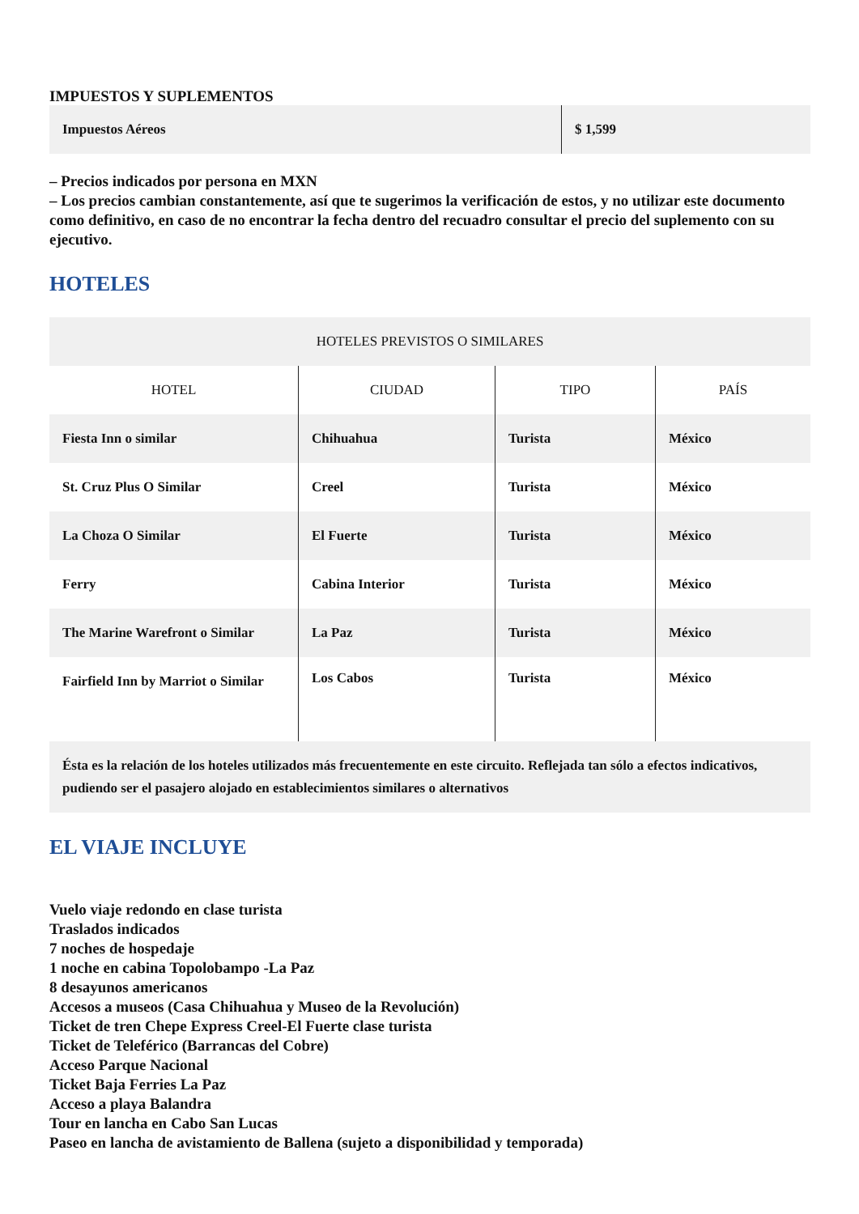IMPUESTOS Y SUPLEMENTOS
| Impuestos Aéreos | $ 1,599 |
– Precios indicados por persona en MXN
– Los precios cambian constantemente, así que te sugerimos la verificación de estos, y no utilizar este documento como definitivo, en caso de no encontrar la fecha dentro del recuadro consultar el precio del suplemento con su ejecutivo.
HOTELES
| HOTELES PREVISTOS O SIMILARES | | | |
| --- | --- | --- | --- |
| HOTEL | CIUDAD | TIPO | PAÍS |
| Fiesta Inn o similar | Chihuahua | Turista | México |
| St. Cruz Plus O Similar | Creel | Turista | México |
| La Choza O Similar | El Fuerte | Turista | México |
| Ferry | Cabina Interior | Turista | México |
| The Marine Warefront o Similar | La Paz | Turista | México |
| Fairfield Inn by Marriot o Similar | Los Cabos | Turista | México |
| Ésta es la relación de los hoteles utilizados más frecuentemente en este circuito. Reflejada tan sólo a efectos indicativos, pudiendo ser el pasajero alojado en establecimientos similares o alternativos | | | |
EL VIAJE INCLUYE
Vuelo viaje redondo en clase turista
Traslados indicados
7 noches de hospedaje
1 noche en cabina Topolobampo -La Paz
8 desayunos americanos
Accesos a museos (Casa Chihuahua y Museo de la Revolución)
Ticket de tren Chepe Express Creel-El Fuerte clase turista
Ticket de Teleférico (Barrancas del Cobre)
Acceso Parque Nacional
Ticket Baja Ferries La Paz
Acceso a playa Balandra
Tour en lancha en Cabo San Lucas
Paseo en lancha de avistamiento de Ballena (sujeto a disponibilidad y temporada)